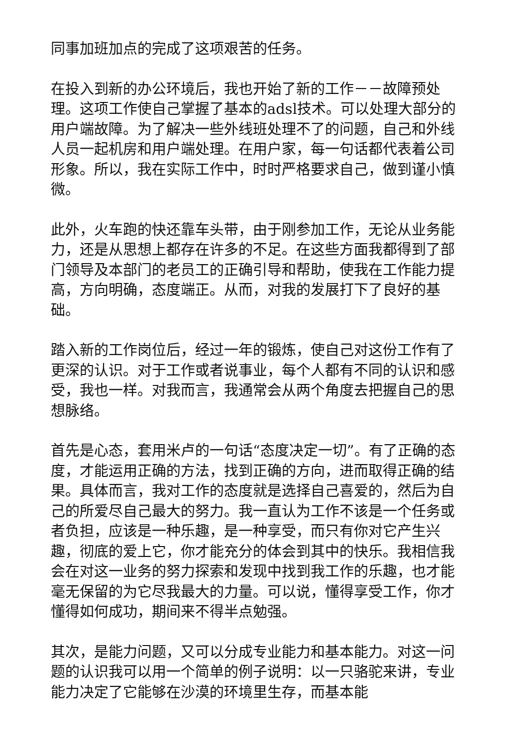同事加班加点的完成了这项艰苦的任务。
在投入到新的办公环境后，我也开始了新的工作－－故障预处理。这项工作使自己掌握了基本的adsl技术。可以处理大部分的用户端故障。为了解决一些外线班处理不了的问题，自己和外线人员一起机房和用户端处理。在用户家，每一句话都代表着公司形象。所以，我在实际工作中，时时严格要求自己，做到谨小慎微。
此外，火车跑的快还靠车头带，由于刚参加工作，无论从业务能力，还是从思想上都存在许多的不足。在这些方面我都得到了部门领导及本部门的老员工的正确引导和帮助，使我在工作能力提高，方向明确，态度端正。从而，对我的发展打下了良好的基础。
踏入新的工作岗位后，经过一年的锻炼，使自己对这份工作有了更深的认识。对于工作或者说事业，每个人都有不同的认识和感受，我也一样。对我而言，我通常会从两个角度去把握自己的思想脉络。
首先是心态，套用米卢的一句话“态度决定一切”。有了正确的态度，才能运用正确的方法，找到正确的方向，进而取得正确的结果。具体而言，我对工作的态度就是选择自己喜爱的，然后为自己的所爱尽自己最大的努力。我一直认为工作不该是一个任务或者负担，应该是一种乐趣，是一种享受，而只有你对它产生兴趣，彻底的爱上它，你才能充分的体会到其中的快乐。我相信我会在对这一业务的努力探索和发现中找到我工作的乐趣，也才能毫无保留的为它尽我最大的力量。可以说，懂得享受工作，你才懂得如何成功，期间来不得半点勉强。
其次，是能力问题，又可以分成专业能力和基本能力。对这一问题的认识我可以用一个简单的例子说明：以一只骆驼来讲，专业能力决定了它能够在沙漠的环境里生存，而基本能